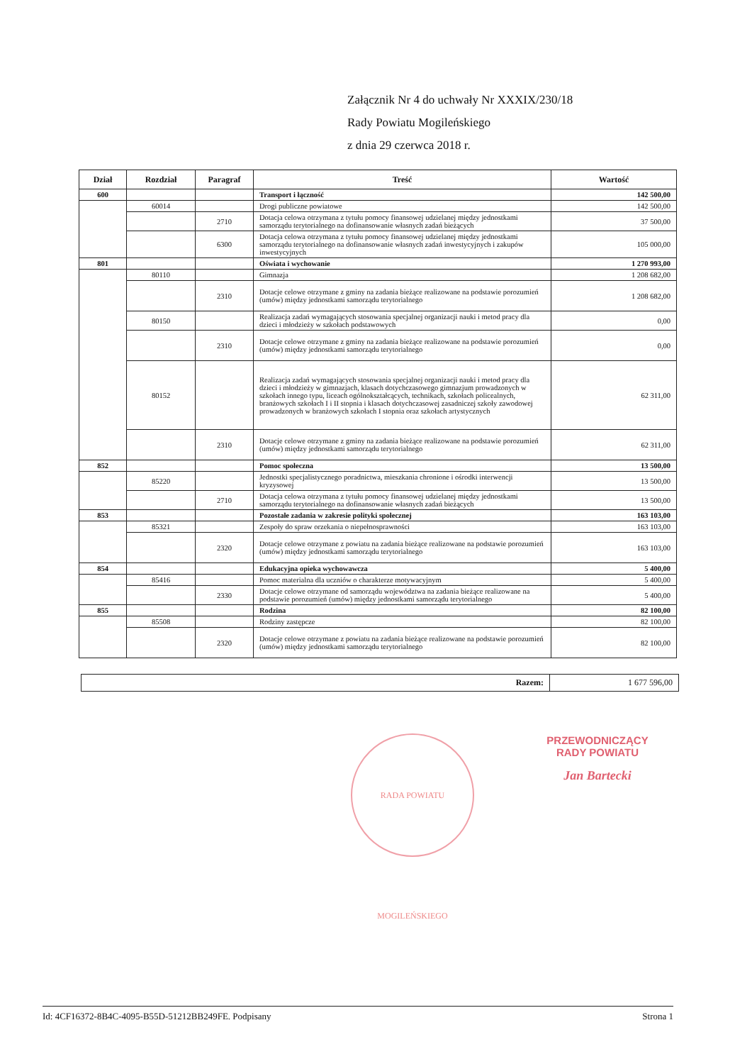Załącznik Nr 4 do uchwały Nr XXXIX/230/18
Rady Powiatu Mogileńskiego
z dnia 29 czerwca 2018 r.
| Dział | Rozdział | Paragraf | Treść | Wartość |
| --- | --- | --- | --- | --- |
| 600 | | | Transport i łączność | 142 500,00 |
| | 60014 | | Drogi publiczne powiatowe | 142 500,00 |
| | | 2710 | Dotacja celowa otrzymana z tytułu pomocy finansowej udzielanej między jednostkami samorządu terytorialnego na dofinansowanie własnych zadań bieżących | 37 500,00 |
| | | 6300 | Dotacja celowa otrzymana z tytułu pomocy finansowej udzielanej między jednostkami samorządu terytorialnego na dofinansowanie własnych zadań inwestycyjnych i zakupów inwestycyjnych | 105 000,00 |
| 801 | | | Oświata i wychowanie | 1 270 993,00 |
| | 80110 | | Gimnazja | 1 208 682,00 |
| | | 2310 | Dotacje celowe otrzymane z gminy na zadania bieżące realizowane na podstawie porozumień (umów) między jednostkami samorządu terytorialnego | 1 208 682,00 |
| | 80150 | | Realizacja zadań wymagających stosowania specjalnej organizacji nauki i metod pracy dla dzieci i młodzieży w szkołach podstawowych | 0,00 |
| | | 2310 | Dotacje celowe otrzymane z gminy na zadania bieżące realizowane na podstawie porozumień (umów) między jednostkami samorządu terytorialnego | 0,00 |
| | 80152 | | Realizacja zadań wymagających stosowania specjalnej organizacji nauki i metod pracy dla dzieci i młodzieży w gimnazjach, klasach dotychczasowego gimnazjum prowadzonych w szkołach innego typu, liceach ogólnokształcących, technikach, szkołach policealnych, branżowych szkołach I i II stopnia i klasach dotychczasowej zasadniczej szkoły zawodowej prowadzonych w branżowych szkołach I stopnia oraz szkołach artystycznych | 62 311,00 |
| | | 2310 | Dotacje celowe otrzymane z gminy na zadania bieżące realizowane na podstawie porozumień (umów) między jednostkami samorządu terytorialnego | 62 311,00 |
| 852 | | | Pomoc społeczna | 13 500,00 |
| | 85220 | | Jednostki specjalistycznego poradnictwa, mieszkania chronione i ośrodki interwencji kryzysowej | 13 500,00 |
| | | 2710 | Dotacja celowa otrzymana z tytułu pomocy finansowej udzielanej między jednostkami samorządu terytorialnego na dofinansowanie własnych zadań bieżących | 13 500,00 |
| 853 | | | Pozostałe zadania w zakresie polityki społecznej | 163 103,00 |
| | 85321 | | Zespoły do spraw orzekania o niepełnosprawności | 163 103,00 |
| | | 2320 | Dotacje celowe otrzymane z powiatu na zadania bieżące realizowane na podstawie porozumień (umów) między jednostkami samorządu terytorialnego | 163 103,00 |
| 854 | | | Edukacyjna opieka wychowawcza | 5 400,00 |
| | 85416 | | Pomoc materialna dla uczniów o charakterze motywacyjnym | 5 400,00 |
| | | 2330 | Dotacje celowe otrzymane od samorządu województwa na zadania bieżące realizowane na podstawie porozumień (umów) między jednostkami samorządu terytorialnego | 5 400,00 |
| 855 | | | Rodzina | 82 100,00 |
| | 85508 | | Rodziny zastępcze | 82 100,00 |
| | | 2320 | Dotacje celowe otrzymane z powiatu na zadania bieżące realizowane na podstawie porozumień (umów) między jednostkami samorządu terytorialnego | 82 100,00 |
| Razem: | 1 677 596,00 |
PRZEWODNICZĄCY
RADY POWIATU
Jan Bartecki
RADA POWIATU MOGILEŃSKIEGO
Id: 4CF16372-8B4C-4095-B55D-51212BB249FE. Podpisany Strona 1